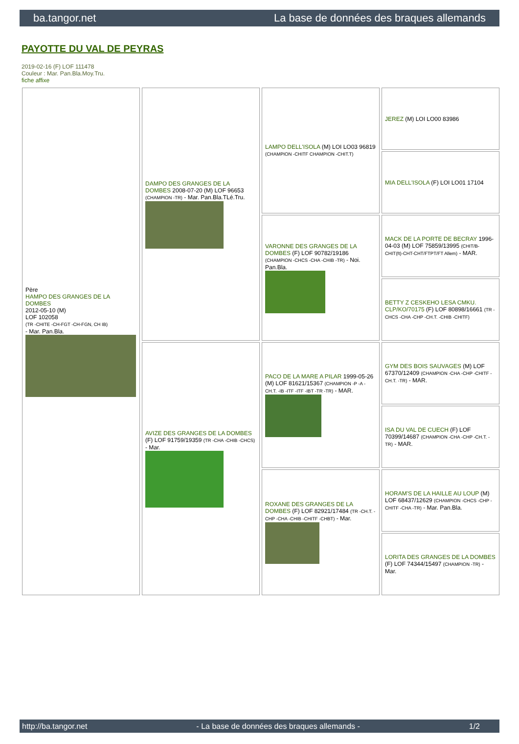ba.tangor.net La base de données des braques allemands
PAYOTTE DU VAL DE PEYRAS
2019-02-16 (F) LOF 111478
Couleur : Mar. Pan.Bla.Moy.Tru.
fiche affixe
| Père HAMPO DES GRANGES DE LA DOMBES 2012-05-10 (M) LOF 102058 (TR -CHITE -CH-FGT -CH-FGN, CH IB) - Mar. Pan.Bla. | DAMPO DES GRANGES DE LA DOMBES 2008-07-20 (M) LOF 96653 (CHAMPION -TR) - Mar. Pan.Bla.TLé.Tru. | LAMPO DELL'ISOLA (M) LOI LO03 96819 (CHAMPION -CHITF CHAMPION -CHIT.T) | JEREZ (M) LOI LO00 83986 |
| | | | MIA DELL'ISOLA (F) LOI LO01 17104 |
| | | VARONNE DES GRANGES DE LA DOMBES (F) LOF 90782/19186 (CHAMPION -CHCS -CHA -CHIB -TR) - Noi. Pan.Bla. | MACK DE LA PORTE DE BECRAY 1996-04-03 (M) LOF 75859/13995 (CHIT/B-CHIT(ft)-CHT-CHT/FTPT/FT Allem) - MAR. |
| | | | BETTY Z CESKEHO LESA CMKU. CLP/KO/70175 (F) LOF 80898/16661 (TR -CHCS -CHA -CHP -CH.T. -CHIB -CHITF) |
| | AVIZE DES GRANGES DE LA DOMBES (F) LOF 91759/19359 (TR -CHA -CHIB -CHCS) - Mar. | PACO DE LA MARE A PILAR 1999-05-26 (M) LOF 81621/15367 (CHAMPION -P -A -CH.T. -IB -ITF -ITF -IBT -TR -TR) - MAR. | GYM DES BOIS SAUVAGES (M) LOF 67370/12409 (CHAMPION -CHA -CHP -CHITF -CH.T. -TR) - MAR. |
| | | | ISA DU VAL DE CUECH (F) LOF 70399/14687 (CHAMPION -CHA -CHP -CH.T. -TR) - MAR. |
| | | ROXANE DES GRANGES DE LA DOMBES (F) LOF 82921/17484 (TR -CH.T. -CHP -CHA -CHIB -CHITF -CHBT) - Mar. | HORAM'S DE LA HAILLE AU LOUP (M) LOF 68437/12629 (CHAMPION -CHCS -CHP -CHITF -CHA -TR) - Mar. Pan.Bla. |
| | | | LORITA DES GRANGES DE LA DOMBES (F) LOF 74344/15497 (CHAMPION -TR) - Mar. |
http://ba.tangor.net - La base de données des braques allemands - 1/2